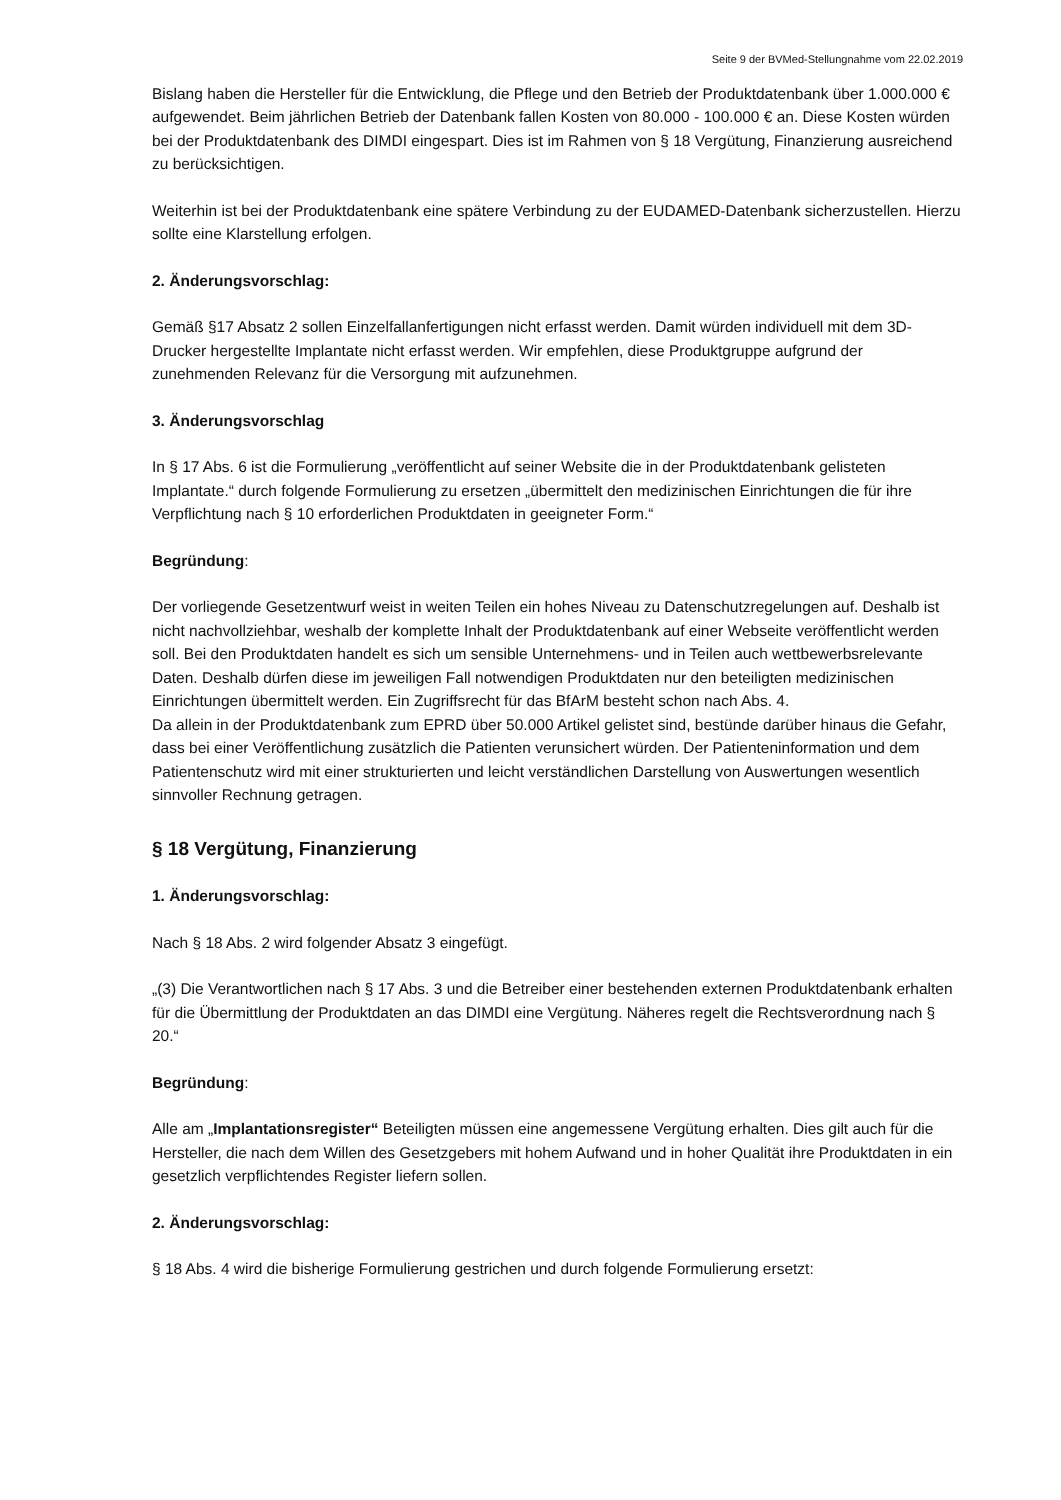Seite 9 der BVMed-Stellungnahme vom 22.02.2019
Bislang haben die Hersteller für die Entwicklung, die Pflege und den Betrieb der Produktdatenbank über 1.000.000 € aufgewendet. Beim jährlichen Betrieb der Datenbank fallen Kosten von 80.000 - 100.000 € an. Diese Kosten würden bei der Produktdatenbank des DIMDI eingespart. Dies ist im Rahmen von § 18 Vergütung, Finanzierung ausreichend zu berücksichtigen.
Weiterhin ist bei der Produktdatenbank eine spätere Verbindung zu der EUDAMED-Datenbank sicherzustellen. Hierzu sollte eine Klarstellung erfolgen.
2. Änderungsvorschlag:
Gemäß §17 Absatz 2 sollen Einzelfallanfertigungen nicht erfasst werden. Damit würden individuell mit dem 3D-Drucker hergestellte Implantate nicht erfasst werden. Wir empfehlen, diese Produktgruppe aufgrund der zunehmenden Relevanz für die Versorgung mit aufzunehmen.
3. Änderungsvorschlag
In § 17 Abs. 6 ist die Formulierung „veröffentlicht auf seiner Website die in der Produktdatenbank gelisteten Implantate.“ durch folgende Formulierung zu ersetzen „übermittelt den medizinischen Einrichtungen die für ihre Verpflichtung nach § 10 erforderlichen Produktdaten in geeigneter Form.“
Begründung:
Der vorliegende Gesetzentwurf weist in weiten Teilen ein hohes Niveau zu Datenschutzregelungen auf. Deshalb ist nicht nachvollziehbar, weshalb der komplette Inhalt der Produktdatenbank auf einer Webseite veröffentlicht werden soll. Bei den Produktdaten handelt es sich um sensible Unternehmens- und in Teilen auch wettbewerbsrelevante Daten. Deshalb dürfen diese im jeweiligen Fall notwendigen Produktdaten nur den beteiligten medizinischen Einrichtungen übermittelt werden. Ein Zugriffsrecht für das BfArM besteht schon nach Abs. 4.
Da allein in der Produktdatenbank zum EPRD über 50.000 Artikel gelistet sind, bestünde darüber hinaus die Gefahr, dass bei einer Veröffentlichung zusätzlich die Patienten verunsichert würden. Der Patienteninformation und dem Patientenschutz wird mit einer strukturierten und leicht verständlichen Darstellung von Auswertungen wesentlich sinnvoller Rechnung getragen.
§ 18 Vergütung, Finanzierung
1. Änderungsvorschlag:
Nach § 18 Abs. 2 wird folgender Absatz 3 eingefügt.
„(3) Die Verantwortlichen nach § 17 Abs. 3 und die Betreiber einer bestehenden externen Produktdatenbank erhalten für die Übermittlung der Produktdaten an das DIMDI eine Vergütung. Näheres regelt die Rechtsverordnung nach § 20.“
Begründung:
Alle am „Implantationsregister“ Beteiligten müssen eine angemessene Vergütung erhalten. Dies gilt auch für die Hersteller, die nach dem Willen des Gesetzgebers mit hohem Aufwand und in hoher Qualität ihre Produktdaten in ein gesetzlich verpflichtendes Register liefern sollen.
2. Änderungsvorschlag:
§ 18 Abs. 4 wird die bisherige Formulierung gestrichen und durch folgende Formulierung ersetzt: